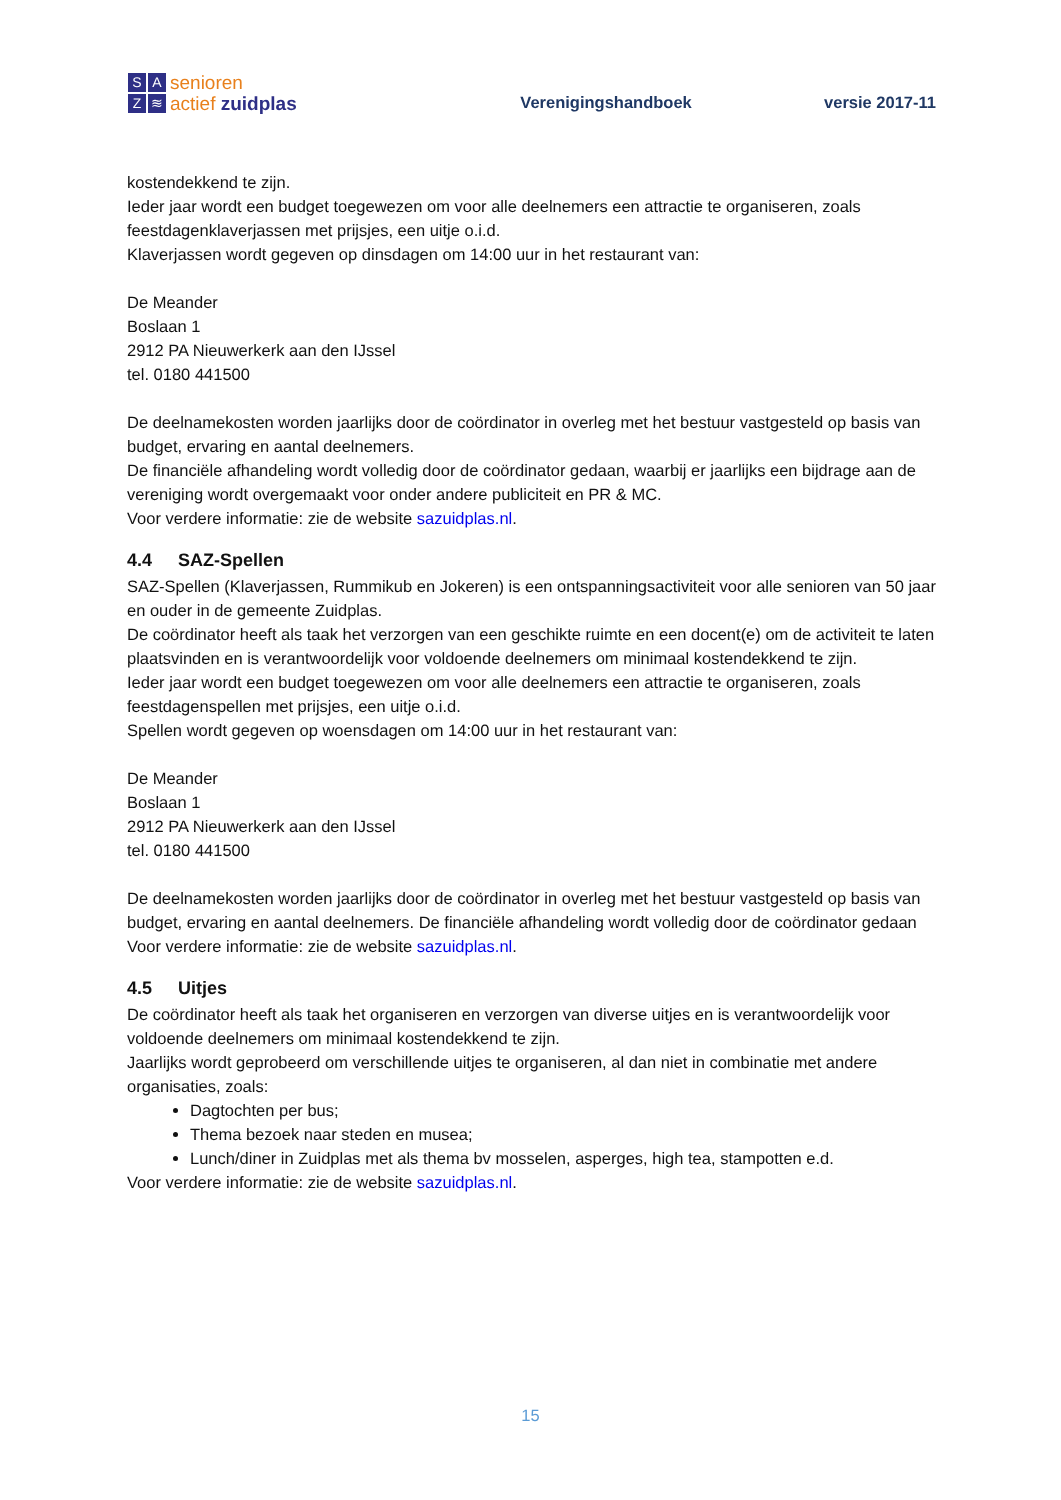SAZ ≋
senioren
actief zuidplas
Verenigingshandboek
versie 2017-11
kostendekkend te zijn.
Ieder jaar wordt een budget toegewezen om voor alle deelnemers een attractie te organiseren, zoals feestdagenklaverjassen met prijsjes, een uitje o.i.d.
Klaverjassen wordt gegeven op dinsdagen om 14:00 uur in het restaurant van:
De Meander
Boslaan 1
2912 PA Nieuwerkerk aan den IJssel
tel. 0180 441500
De deelnamekosten worden jaarlijks door de coördinator in overleg met het bestuur vastgesteld op basis van budget, ervaring en aantal deelnemers.
De financiële afhandeling wordt volledig door de coördinator gedaan, waarbij er jaarlijks een bijdrage aan de vereniging wordt overgemaakt voor onder andere publiciteit en PR & MC.
Voor verdere informatie: zie de website sazuidplas.nl.
4.4 SAZ-Spellen
SAZ-Spellen (Klaverjassen, Rummikub en Jokeren) is een ontspanningsactiviteit voor alle senioren van 50 jaar en ouder in de gemeente Zuidplas.
De coördinator heeft als taak het verzorgen van een geschikte ruimte en een docent(e) om de activiteit te laten plaatsvinden en is verantwoordelijk voor voldoende deelnemers om minimaal kostendekkend te zijn.
Ieder jaar wordt een budget toegewezen om voor alle deelnemers een attractie te organiseren, zoals feestdagenspellen met prijsjes, een uitje o.i.d.
Spellen wordt gegeven op woensdagen om 14:00 uur in het restaurant van:
De Meander
Boslaan 1
2912 PA Nieuwerkerk aan den IJssel
tel. 0180 441500
De deelnamekosten worden jaarlijks door de coördinator in overleg met het bestuur vastgesteld op basis van budget, ervaring en aantal deelnemers. De financiële afhandeling wordt volledig door de coördinator gedaan
Voor verdere informatie: zie de website sazuidplas.nl.
4.5 Uitjes
De coördinator heeft als taak het organiseren en verzorgen van diverse uitjes en is verantwoordelijk voor voldoende deelnemers om minimaal kostendekkend te zijn.
Jaarlijks wordt geprobeerd om verschillende uitjes te organiseren, al dan niet in combinatie met andere organisaties, zoals:
Dagtochten per bus;
Thema bezoek naar steden en musea;
Lunch/diner in Zuidplas met als thema bv mosselen, asperges, high tea, stampotten e.d.
Voor verdere informatie: zie de website sazuidplas.nl.
15